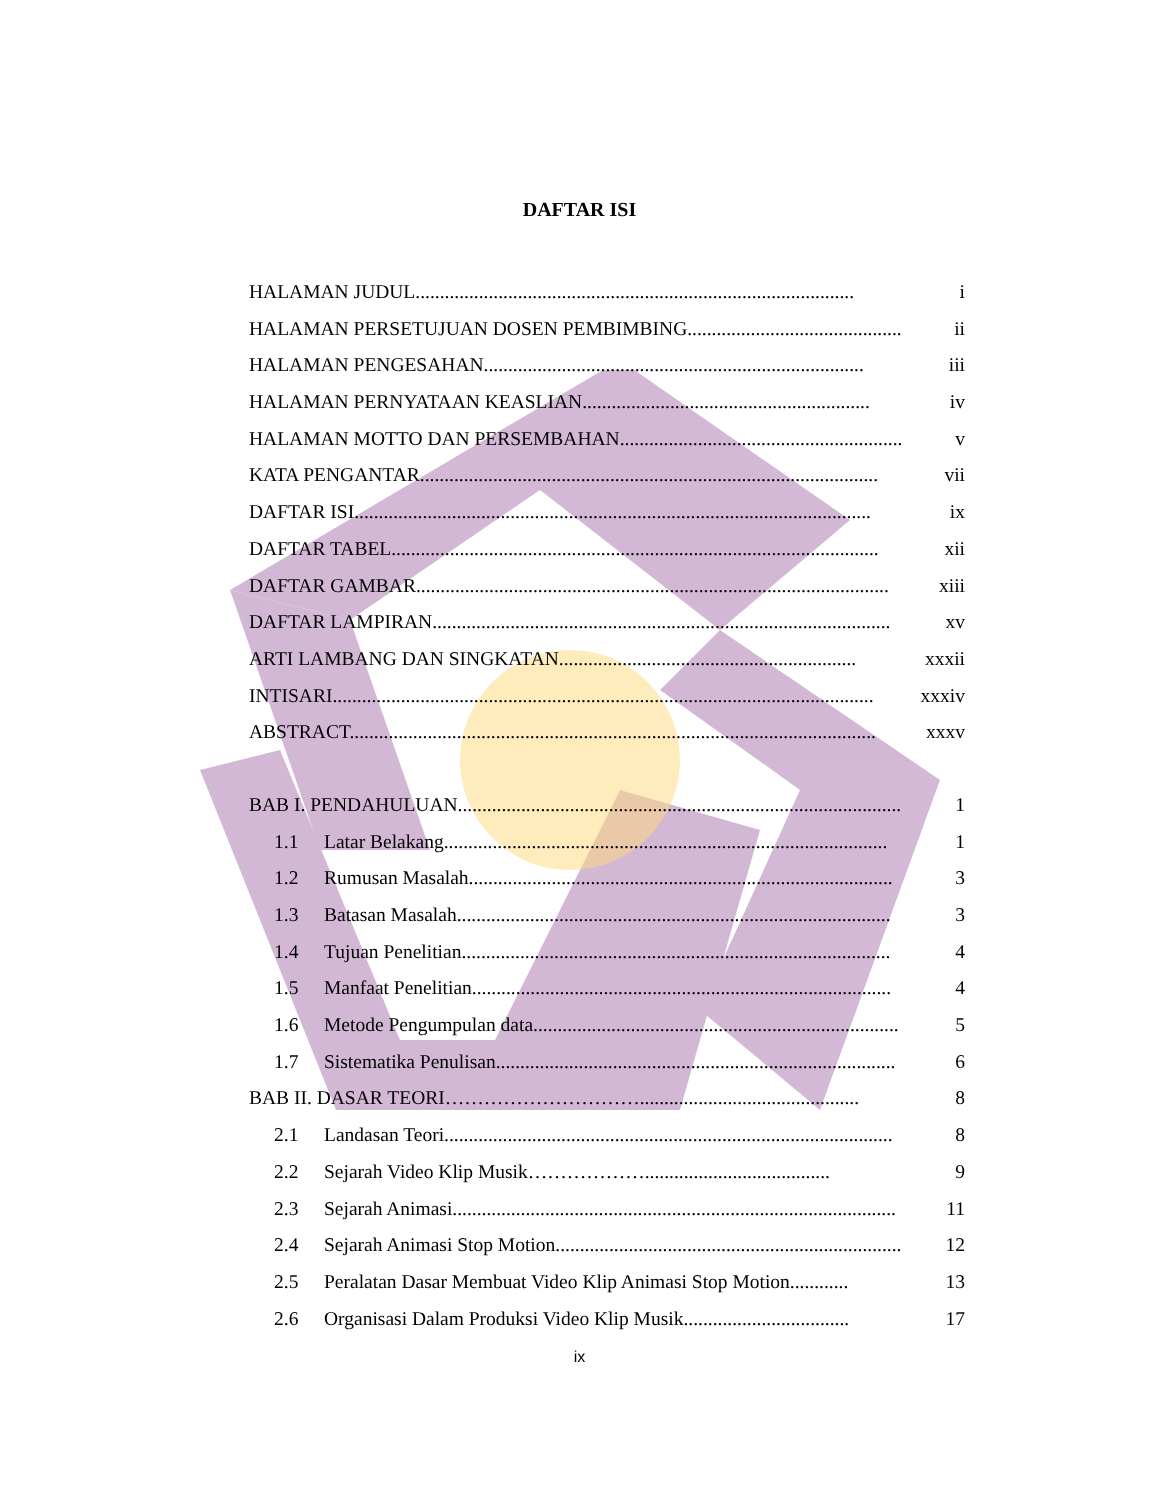DAFTAR ISI
HALAMAN JUDUL.......................................................................................... i
HALAMAN PERSETUJUAN DOSEN PEMBIMBING............................................... ii
HALAMAN PENGESAHAN.............................................................................. iii
HALAMAN PERNYATAAN KEASLIAN........................................................... iv
HALAMAN MOTTO DAN PERSEMBAHAN.......................................................... v
KATA PENGANTAR.............................................................................................. vii
DAFTAR ISI.......................................................................................................... ix
DAFTAR TABEL.................................................................................................... xii
DAFTAR GAMBAR................................................................................................. xiii
DAFTAR LAMPIRAN.............................................................................................. xv
ARTI LAMBANG DAN SINGKATAN............................................................. xxxii
INTISARI............................................................................................................... xxxiv
ABSTRACT............................................................................................................ xxxv
BAB I. PENDAHULUAN........................................................................................... 1
1.1 Latar Belakang........................................................................................... 1
1.2 Rumusan Masalah....................................................................................... 3
1.3 Batasan Masalah......................................................................................... 3
1.4 Tujuan Penelitian........................................................................................ 4
1.5 Manfaat Penelitian...................................................................................... 4
1.6 Metode Pengumpulan data........................................................................... 5
1.7 Sistematika Penulisan.................................................................................. 6
BAB II. DASAR TEORI…………………………............................................. 8
2.1 Landasan Teori............................................................................................ 8
2.2 Sejarah Video Klip Musik………………...................................... 9
2.3 Sejarah Animasi........................................................................................... 11
2.4 Sejarah Animasi Stop Motion.......................................................................... 12
2.5 Peralatan Dasar Membuat Video Klip Animasi Stop Motion............ 13
2.6 Organisasi Dalam Produksi Video Klip Musik.................................. 17
ix